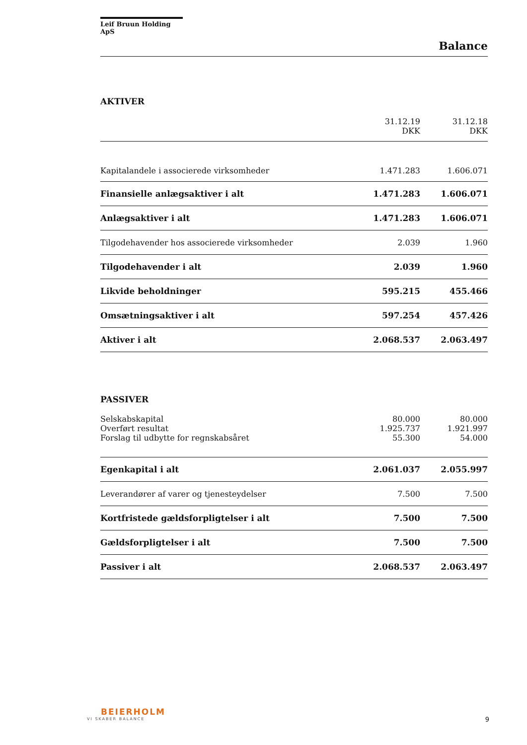Leif Bruun Holding ApS
Balance
AKTIVER
| | 31.12.19 DKK | 31.12.18 DKK |
| Kapitalandele i associerede virksomheder | 1.471.283 | 1.606.071 |
| Finansielle anlægsaktiver i alt | 1.471.283 | 1.606.071 |
| Anlægsaktiver i alt | 1.471.283 | 1.606.071 |
| Tilgodehavender hos associerede virksomheder | 2.039 | 1.960 |
| Tilgodehavender i alt | 2.039 | 1.960 |
| Likvide beholdninger | 595.215 | 455.466 |
| Omsætningsaktiver i alt | 597.254 | 457.426 |
| Aktiver i alt | 2.068.537 | 2.063.497 |
PASSIVER
| Selskabskapital | 80.000 | 80.000 |
| Overført resultat | 1.925.737 | 1.921.997 |
| Forslag til udbytte for regnskabsåret | 55.300 | 54.000 |
| Egenkapital i alt | 2.061.037 | 2.055.997 |
| Leverandører af varer og tjenesteydelser | 7.500 | 7.500 |
| Kortfristede gældsforpligtelser i alt | 7.500 | 7.500 |
| Gældsforpligtelser i alt | 7.500 | 7.500 |
| Passiver i alt | 2.068.537 | 2.063.497 |
BEIERHOLM
VI SKABER BALANCE
9